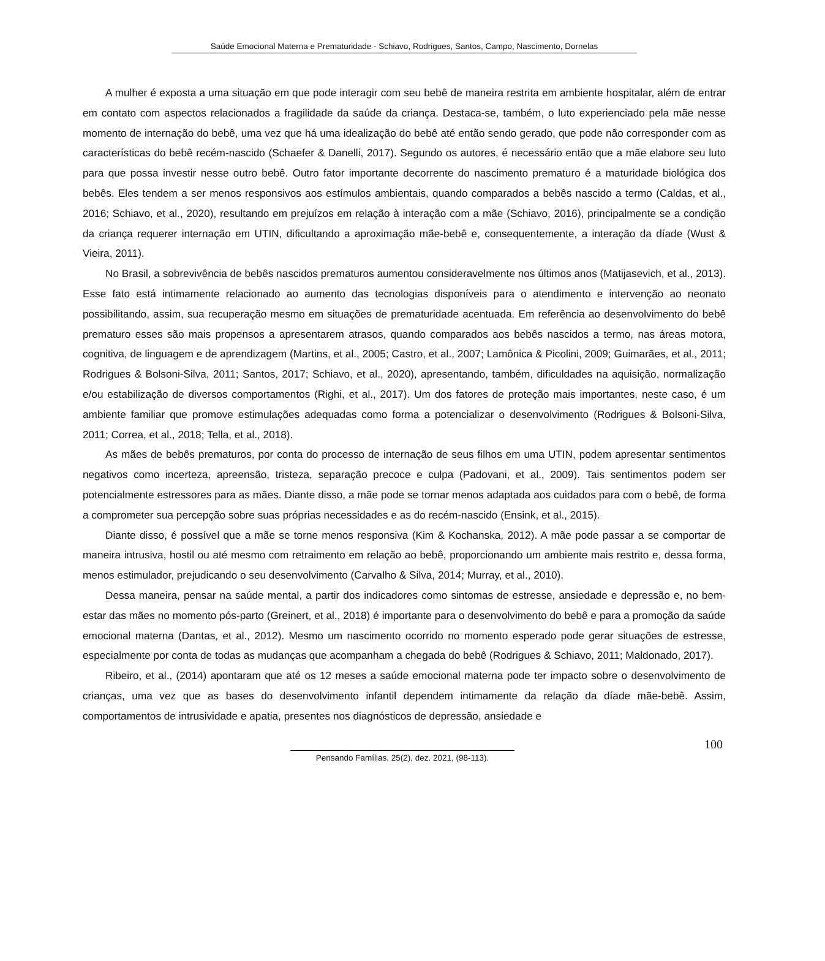Saúde Emocional Materna e Prematuridade - Schiavo, Rodrigues, Santos, Campo, Nascimento, Dornelas
A mulher é exposta a uma situação em que pode interagir com seu bebê de maneira restrita em ambiente hospitalar, além de entrar em contato com aspectos relacionados a fragilidade da saúde da criança. Destaca-se, também, o luto experienciado pela mãe nesse momento de internação do bebê, uma vez que há uma idealização do bebê até então sendo gerado, que pode não corresponder com as características do bebê recém-nascido (Schaefer & Danelli, 2017). Segundo os autores, é necessário então que a mãe elabore seu luto para que possa investir nesse outro bebê. Outro fator importante decorrente do nascimento prematuro é a maturidade biológica dos bebês. Eles tendem a ser menos responsivos aos estímulos ambientais, quando comparados a bebês nascido a termo (Caldas, et al., 2016; Schiavo, et al., 2020), resultando em prejuízos em relação à interação com a mãe (Schiavo, 2016), principalmente se a condição da criança requerer internação em UTIN, dificultando a aproximação mãe-bebê e, consequentemente, a interação da díade (Wust & Vieira, 2011).
No Brasil, a sobrevivência de bebês nascidos prematuros aumentou consideravelmente nos últimos anos (Matijasevich, et al., 2013). Esse fato está intimamente relacionado ao aumento das tecnologias disponíveis para o atendimento e intervenção ao neonato possibilitando, assim, sua recuperação mesmo em situações de prematuridade acentuada. Em referência ao desenvolvimento do bebê prematuro esses são mais propensos a apresentarem atrasos, quando comparados aos bebês nascidos a termo, nas áreas motora, cognitiva, de linguagem e de aprendizagem (Martins, et al., 2005; Castro, et al., 2007; Lamônica & Picolini, 2009; Guimarães, et al., 2011; Rodrigues & Bolsoni-Silva, 2011; Santos, 2017; Schiavo, et al., 2020), apresentando, também, dificuldades na aquisição, normalização e/ou estabilização de diversos comportamentos (Righi, et al., 2017). Um dos fatores de proteção mais importantes, neste caso, é um ambiente familiar que promove estimulações adequadas como forma a potencializar o desenvolvimento (Rodrigues & Bolsoni-Silva, 2011; Correa, et al., 2018; Tella, et al., 2018).
As mães de bebês prematuros, por conta do processo de internação de seus filhos em uma UTIN, podem apresentar sentimentos negativos como incerteza, apreensão, tristeza, separação precoce e culpa (Padovani, et al., 2009). Tais sentimentos podem ser potencialmente estressores para as mães. Diante disso, a mãe pode se tornar menos adaptada aos cuidados para com o bebê, de forma a comprometer sua percepção sobre suas próprias necessidades e as do recém-nascido (Ensink, et al., 2015).
Diante disso, é possível que a mãe se torne menos responsiva (Kim & Kochanska, 2012). A mãe pode passar a se comportar de maneira intrusiva, hostil ou até mesmo com retraimento em relação ao bebê, proporcionando um ambiente mais restrito e, dessa forma, menos estimulador, prejudicando o seu desenvolvimento (Carvalho & Silva, 2014; Murray, et al., 2010).
Dessa maneira, pensar na saúde mental, a partir dos indicadores como sintomas de estresse, ansiedade e depressão e, no bem-estar das mães no momento pós-parto (Greinert, et al., 2018) é importante para o desenvolvimento do bebê e para a promoção da saúde emocional materna (Dantas, et al., 2012). Mesmo um nascimento ocorrido no momento esperado pode gerar situações de estresse, especialmente por conta de todas as mudanças que acompanham a chegada do bebê (Rodrigues & Schiavo, 2011; Maldonado, 2017).
Ribeiro, et al., (2014) apontaram que até os 12 meses a saúde emocional materna pode ter impacto sobre o desenvolvimento de crianças, uma vez que as bases do desenvolvimento infantil dependem intimamente da relação da díade mãe-bebê. Assim, comportamentos de intrusividade e apatia, presentes nos diagnósticos de depressão, ansiedade e
100
Pensando Famílias, 25(2), dez. 2021, (98-113).